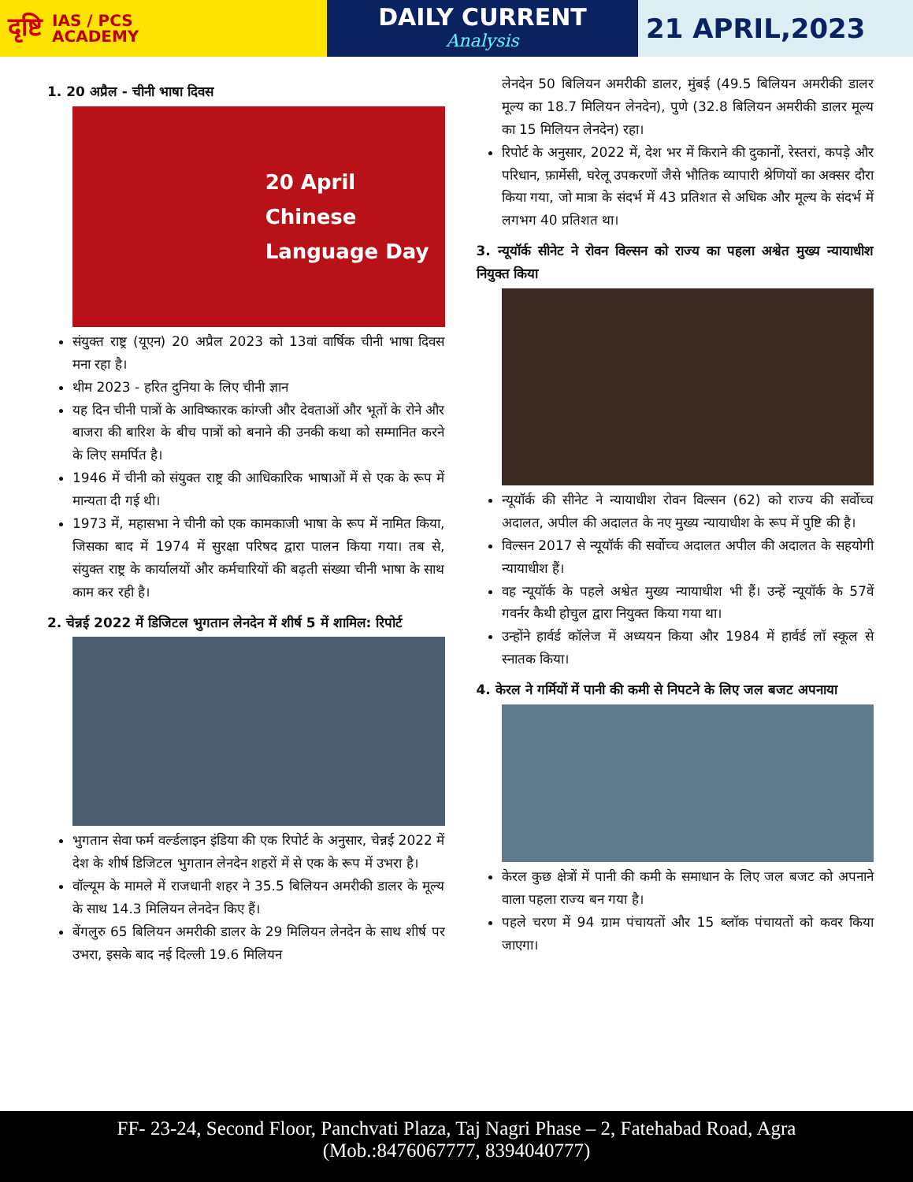दृष्टि IAS / PCS
ACADEMY
DAILY CURRENT
Analysis
21 APRIL,2023
1. 20 अप्रैल - चीनी भाषा दिवस
20 April
Chinese
Language Day
संयुक्त राष्ट्र (यूएन) 20 अप्रैल 2023 को 13वां वार्षिक चीनी भाषा दिवस मना रहा है।
थीम 2023 - हरित दुनिया के लिए चीनी ज्ञान
यह दिन चीनी पात्रों के आविष्कारक कांग्जी और देवताओं और भूतों के रोने और बाजरा की बारिश के बीच पात्रों को बनाने की उनकी कथा को सम्मानित करने के लिए समर्पित है।
1946 में चीनी को संयुक्त राष्ट्र की आधिकारिक भाषाओं में से एक के रूप में मान्यता दी गई थी।
1973 में, महासभा ने चीनी को एक कामकाजी भाषा के रूप में नामित किया, जिसका बाद में 1974 में सुरक्षा परिषद द्वारा पालन किया गया। तब से, संयुक्त राष्ट्र के कार्यालयों और कर्मचारियों की बढ़ती संख्या चीनी भाषा के साथ काम कर रही है।
2. चेन्नई 2022 में डिजिटल भुगतान लेनदेन में शीर्ष 5 में शामिल: रिपोर्ट
भुगतान सेवा फर्म वर्ल्डलाइन इंडिया की एक रिपोर्ट के अनुसार, चेन्नई 2022 में देश के शीर्ष डिजिटल भुगतान लेनदेन शहरों में से एक के रूप में उभरा है।
वॉल्यूम के मामले में राजधानी शहर ने 35.5 बिलियन अमरीकी डालर के मूल्य के साथ 14.3 मिलियन लेनदेन किए हैं।
बेंगलुरु 65 बिलियन अमरीकी डालर के 29 मिलियन लेनदेन के साथ शीर्ष पर उभरा, इसके बाद नई दिल्ली 19.6 मिलियन
लेनदेन 50 बिलियन अमरीकी डालर, मुंबई (49.5 बिलियन अमरीकी डालर मूल्य का 18.7 मिलियन लेनदेन), पुणे (32.8 बिलियन अमरीकी डालर मूल्य का 15 मिलियन लेनदेन) रहा।
रिपोर्ट के अनुसार, 2022 में, देश भर में किराने की दुकानों, रेस्तरां, कपड़े और परिधान, फ़ार्मेसी, घरेलू उपकरणों जैसे भौतिक व्यापारी श्रेणियों का अक्सर दौरा किया गया, जो मात्रा के संदर्भ में 43 प्रतिशत से अधिक और मूल्य के संदर्भ में लगभग 40 प्रतिशत था।
3. न्यूयॉर्क सीनेट ने रोवन विल्सन को राज्य का पहला अश्वेत मुख्य न्यायाधीश नियुक्त किया
न्यूयॉर्क की सीनेट ने न्यायाधीश रोवन विल्सन (62) को राज्य की सर्वोच्च अदालत, अपील की अदालत के नए मुख्य न्यायाधीश के रूप में पुष्टि की है।
विल्सन 2017 से न्यूयॉर्क की सर्वोच्च अदालत अपील की अदालत के सहयोगी न्यायाधीश हैं।
वह न्यूयॉर्क के पहले अश्वेत मुख्य न्यायाधीश भी हैं। उन्हें न्यूयॉर्क के 57वें गवर्नर कैथी होचुल द्वारा नियुक्त किया गया था।
उन्होंने हार्वर्ड कॉलेज में अध्ययन किया और 1984 में हार्वर्ड लॉ स्कूल से स्नातक किया।
4. केरल ने गर्मियों में पानी की कमी से निपटने के लिए जल बजट अपनाया
केरल कुछ क्षेत्रों में पानी की कमी के समाधान के लिए जल बजट को अपनाने वाला पहला राज्य बन गया है।
पहले चरण में 94 ग्राम पंचायतों और 15 ब्लॉक पंचायतों को कवर किया जाएगा।
FF- 23-24, Second Floor, Panchvati Plaza, Taj Nagri Phase – 2, Fatehabad Road, Agra
(Mob.:8476067777, 8394040777)